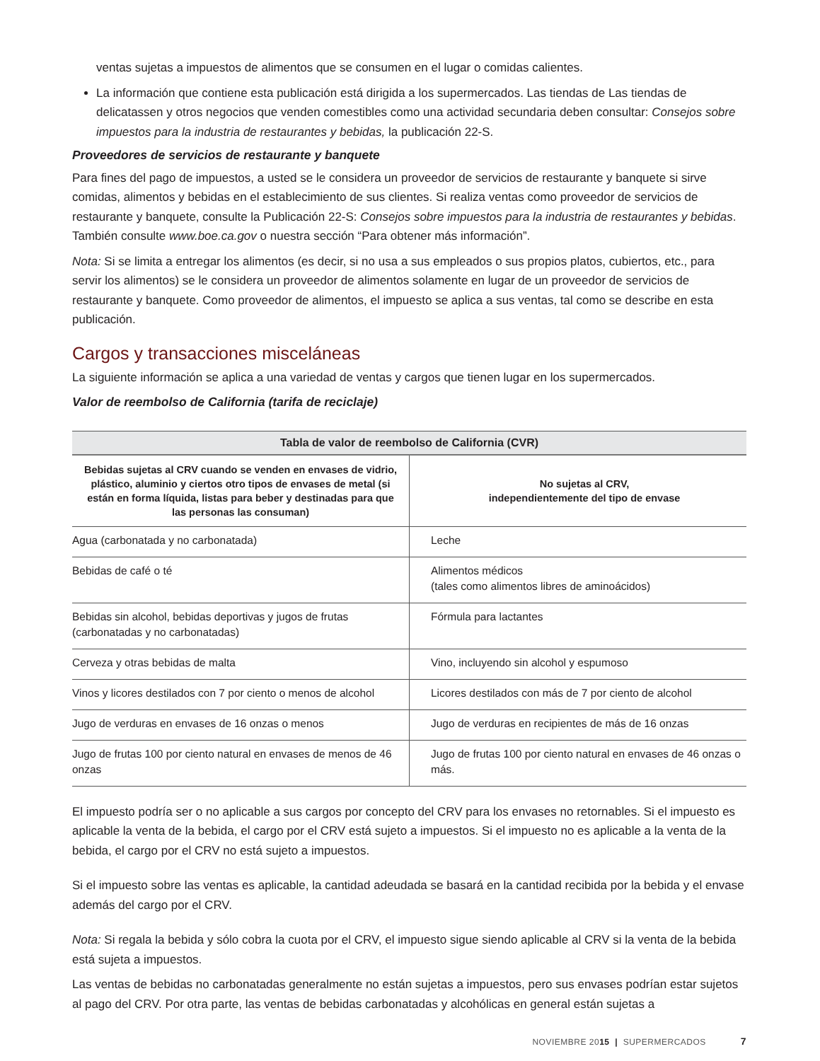ventas sujetas a impuestos de alimentos que se consumen en el lugar o comidas calientes.
La información que contiene esta publicación está dirigida a los supermercados. Las tiendas de Las tiendas de delicatassen y otros negocios que venden comestibles como una actividad secundaria deben consultar: Consejos sobre impuestos para la industria de restaurantes y bebidas, la publicación 22-S.
Proveedores de servicios de restaurante y banquete
Para fines del pago de impuestos, a usted se le considera un proveedor de servicios de restaurante y banquete si sirve comidas, alimentos y bebidas en el establecimiento de sus clientes. Si realiza ventas como proveedor de servicios de restaurante y banquete, consulte la Publicación 22-S: Consejos sobre impuestos para la industria de restaurantes y bebidas. También consulte www.boe.ca.gov o nuestra sección “Para obtener más información”.
Nota: Si se limita a entregar los alimentos (es decir, si no usa a sus empleados o sus propios platos, cubiertos, etc., para servir los alimentos) se le considera un proveedor de alimentos solamente en lugar de un proveedor de servicios de restaurante y banquete. Como proveedor de alimentos, el impuesto se aplica a sus ventas, tal como se describe en esta publicación.
Cargos y transacciones misceláneas
La siguiente información se aplica a una variedad de ventas y cargos que tienen lugar en los supermercados.
Valor de reembolso de California (tarifa de reciclaje)
| Tabla de valor de reembolso de California (CVR) | |
| --- | --- |
| Bebidas sujetas al CRV cuando se venden en envases de vidrio, plástico, aluminio y ciertos otro tipos de envases de metal (si están en forma líquida, listas para beber y destinadas para que las personas las consuman) | No sujetas al CRV, independientemente del tipo de envase |
| Agua (carbonatada y no carbonatada) | Leche |
| Bebidas de café o té | Alimentos médicos (tales como alimentos libres de aminoácidos) |
| Bebidas sin alcohol, bebidas deportivas y jugos de frutas (carbonatadas y no carbonatadas) | Fórmula para lactantes |
| Cerveza y otras bebidas de malta | Vino, incluyendo sin alcohol y espumoso |
| Vinos y licores destilados con 7 por ciento o menos de alcohol | Licores destilados con más de 7 por ciento de alcohol |
| Jugo de verduras en envases de 16 onzas o menos | Jugo de verduras en recipientes de más de 16 onzas |
| Jugo de frutas 100 por ciento natural en envases de menos de 46 onzas | Jugo de frutas 100 por ciento natural en envases de 46 onzas o más. |
El impuesto podría ser o no aplicable a sus cargos por concepto del CRV para los envases no retornables. Si el impuesto es aplicable la venta de la bebida, el cargo por el CRV está sujeto a impuestos. Si el impuesto no es aplicable a la venta de la bebida, el cargo por el CRV no está sujeto a impuestos.
Si el impuesto sobre las ventas es aplicable, la cantidad adeudada se basará en la cantidad recibida por la bebida y el envase además del cargo por el CRV.
Nota: Si regala la bebida y sólo cobra la cuota por el CRV, el impuesto sigue siendo aplicable al CRV si la venta de la bebida está sujeta a impuestos.
Las ventas de bebidas no carbonatadas generalmente no están sujetas a impuestos, pero sus envases podrían estar sujetos al pago del CRV. Por otra parte, las ventas de bebidas carbonatadas y alcohólicas en general están sujetas a
NOVIEMBRE 20 15 | SUPERMERCADOS 7